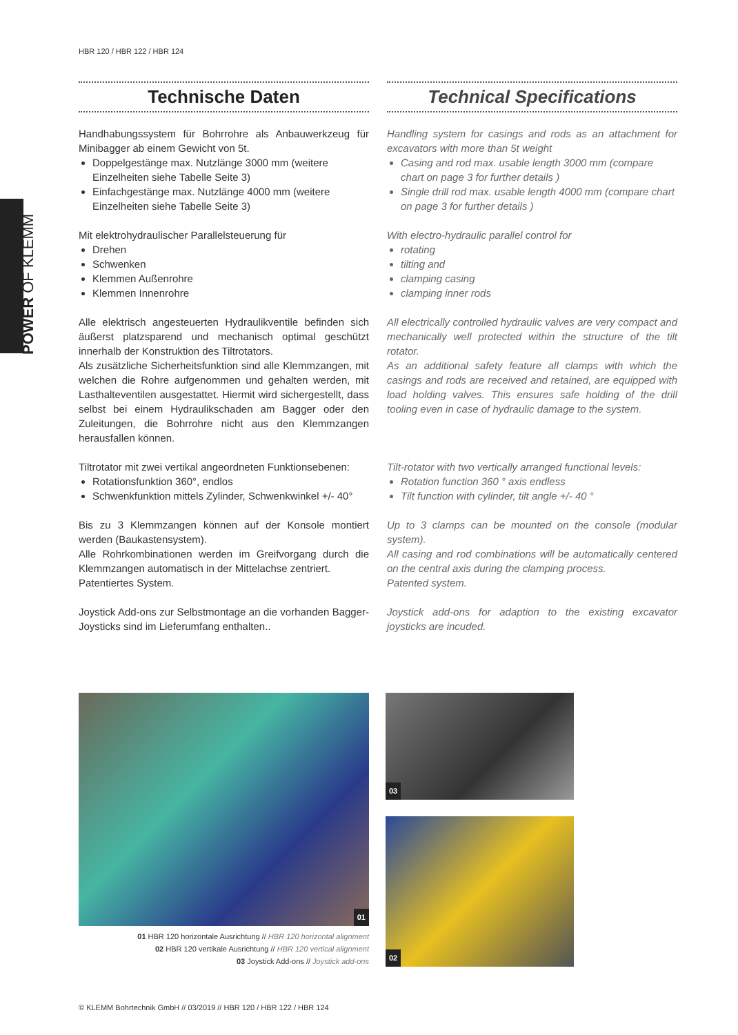HBR 120 / HBR 122 / HBR 124
POWER OF KLEMM
Technische Daten
Handhabungssystem für Bohrrohre als Anbauwerkzeug für Minibagger ab einem Gewicht von 5t.
Doppelgestänge max. Nutzlänge 3000 mm (weitere Einzelheiten siehe Tabelle Seite 3)
Einfachgestänge max. Nutzlänge 4000 mm (weitere Einzelheiten siehe Tabelle Seite 3)
Mit elektrohydraulischer Parallelsteuerung für
Drehen
Schwenken
Klemmen Außenrohre
Klemmen Innenrohre
Alle elektrisch angesteuerten Hydraulikventile befinden sich äußerst platzsparend und mechanisch optimal geschützt innerhalb der Konstruktion des Tiltrotators.
Als zusätzliche Sicherheitsfunktion sind alle Klemmzangen, mit welchen die Rohre aufgenommen und gehalten werden, mit Lasthalteventilen ausgestattet. Hiermit wird sichergestellt, dass selbst bei einem Hydraulikschaden am Bagger oder den Zuleitungen, die Bohrrohre nicht aus den Klemmzangen herausfallen können.
Tiltrotator mit zwei vertikal angeordneten Funktionsebenen:
Rotationsfunktion 360°, endlos
Schwenkfunktion mittels Zylinder, Schwenkwinkel +/- 40°
Bis zu 3 Klemmzangen können auf der Konsole montiert werden (Baukastensystem).
Alle Rohrkombinationen werden im Greifvorgang durch die Klemmzangen automatisch in der Mittelachse zentriert.
Patentiertes System.
Joystick Add-ons zur Selbstmontage an die vorhanden Bagger-Joysticks sind im Lieferumfang enthalten..
Technical Specifications
Handling system for casings and rods as an attachment for excavators with more than 5t weight
Casing and rod max. usable length 3000 mm (compare chart on page 3 for further details )
Single drill rod max. usable length 4000 mm (compare chart on page 3 for further details )
With electro-hydraulic parallel control for
rotating
tilting and
clamping casing
clamping inner rods
All electrically controlled hydraulic valves are very compact and mechanically well protected within the structure of the tilt rotator.
As an additional safety feature all clamps with which the casings and rods are received and retained, are equipped with load holding valves. This ensures safe holding of the drill tooling even in case of hydraulic damage to the system.
Tilt-rotator with two vertically arranged functional levels:
Rotation function 360 ° axis endless
Tilt function with cylinder, tilt angle +/- 40 °
Up to 3 clamps can be mounted on the console (modular system).
All casing and rod combinations will be automatically centered on the central axis during the clamping process.
Patented system.
Joystick add-ons for adaption to the existing excavator joysticks are incuded.
01 03
02
01 HBR 120 horizontale Ausrichtung // HBR 120 horizontal alignment
02 HBR 120 vertikale Ausrichtung // HBR 120 vertical alignment
03 Joystick Add-ons // Joystick add-ons
© KLEMM Bohrtechnik GmbH // 03/2019 // HBR 120 / HBR 122 / HBR 124